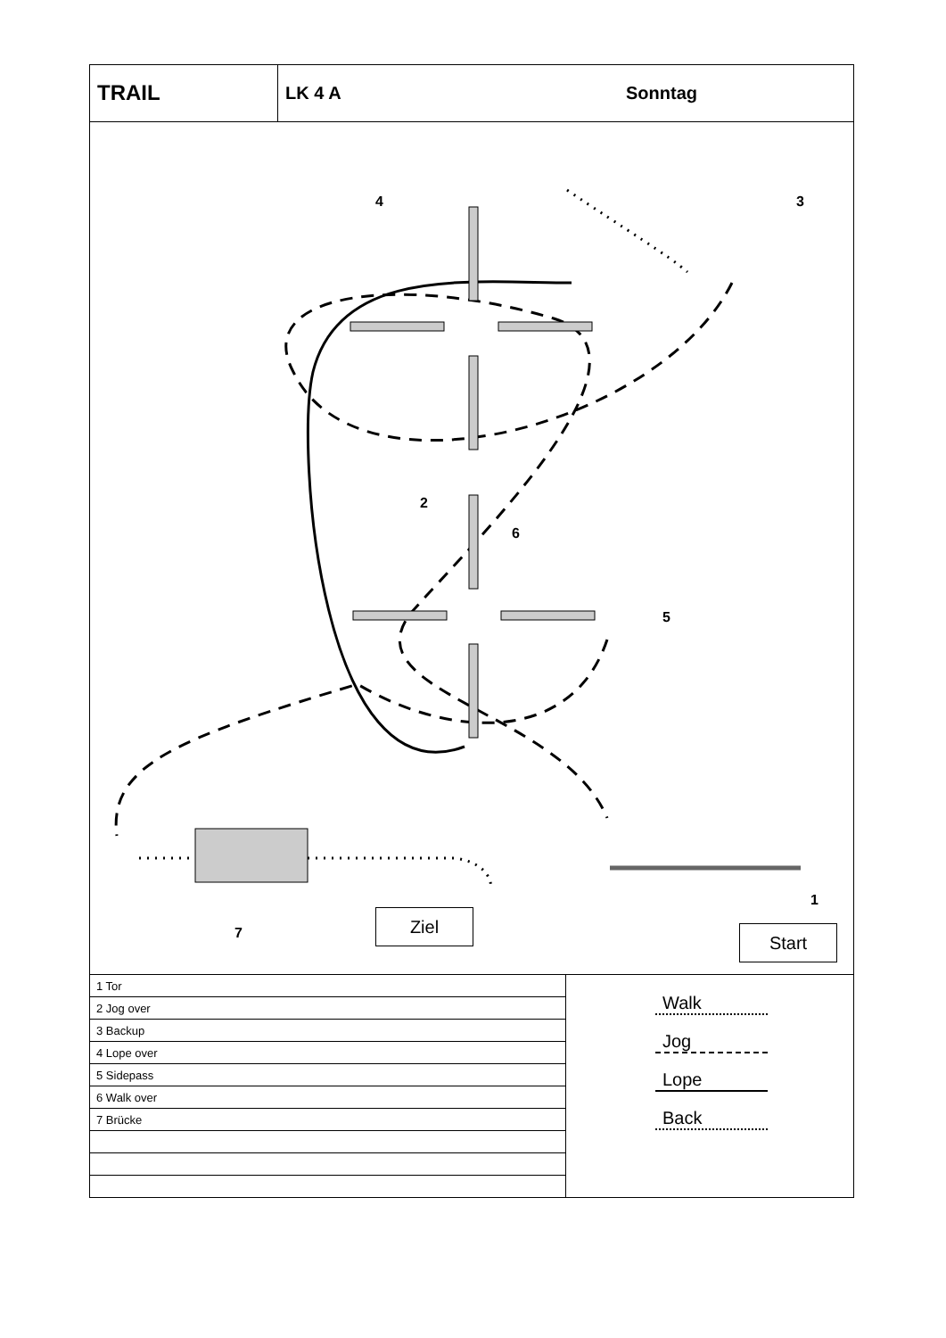TRAIL
LK 4 A Sonntag
4 3
2
6
5
1
7
Ziel
Start
| 1 Tor |
| 2 Jog over |
| 3 Backup |
| 4 Lope over |
| 5 Sidepass |
| 6 Walk over |
| 7 Brücke |
Walk
Jog
Lope
Back